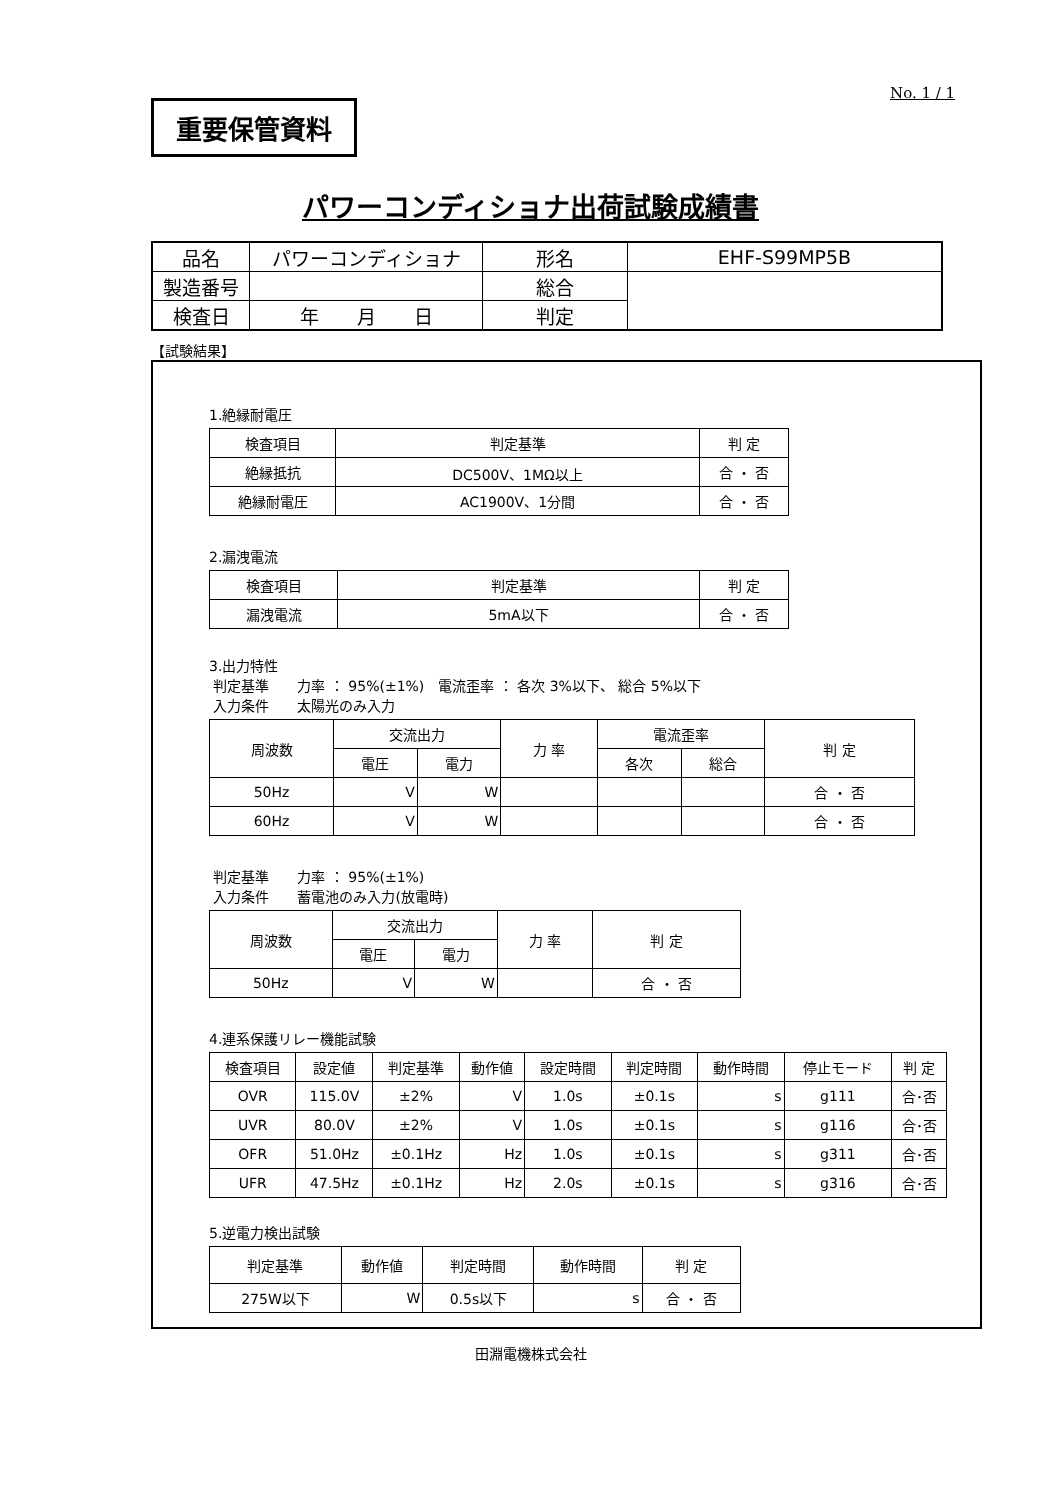No. 1 / 1
重要保管資料
パワーコンディショナ出荷試験成績書
| 品名 | パワーコンディショナ | 形名 | EHF-S99MP5B |
| 製造番号 | | 総合 | |
| 検査日 | 年 月 日 | 判定 | |
【試験結果】
1.絶縁耐電圧
| 検査項目 | 判定基準 | 判 定 |
| --- | --- | --- |
| 絶縁抵抗 | DC500V、1MΩ以上 | 合 ・ 否 |
| 絶縁耐電圧 | AC1900V、1分間 | 合 ・ 否 |
2.漏洩電流
| 検査項目 | 判定基準 | 判 定 |
| --- | --- | --- |
| 漏洩電流 | 5mA以下 | 合 ・ 否 |
3.出力特性
判定基準　　力率 ： 95%(±1%)　電流歪率 ： 各次 3%以下、 総合 5%以下
入力条件　　太陽光のみ入力
| 周波数 | 交流出力 | | 力 率 | 電流歪率 | | 判 定 |
| --- | --- | --- | --- | --- | --- | --- |
| | 電圧 | 電力 | | 各次 | 総合 | |
| 50Hz | V | W | | | | 合 ・ 否 |
| 60Hz | V | W | | | | 合 ・ 否 |
判定基準　　力率 ： 95%(±1%)
入力条件　　蓄電池のみ入力(放電時)
| 周波数 | 交流出力 | | 力 率 | 判 定 |
| --- | --- | --- | --- | --- |
| | 電圧 | 電力 | | |
| 50Hz | V | W | | 合 ・ 否 |
4.連系保護リレー機能試験
| 検査項目 | 設定値 | 判定基準 | 動作値 | 設定時間 | 判定時間 | 動作時間 | 停止モード | 判 定 |
| --- | --- | --- | --- | --- | --- | --- | --- | --- |
| OVR | 115.0V | ±2% | V | 1.0s | ±0.1s | s | g111 | 合･否 |
| UVR | 80.0V | ±2% | V | 1.0s | ±0.1s | s | g116 | 合･否 |
| OFR | 51.0Hz | ±0.1Hz | Hz | 1.0s | ±0.1s | s | g311 | 合･否 |
| UFR | 47.5Hz | ±0.1Hz | Hz | 2.0s | ±0.1s | s | g316 | 合･否 |
5.逆電力検出試験
| 判定基準 | 動作値 | 判定時間 | 動作時間 | 判 定 |
| --- | --- | --- | --- | --- |
| 275W以下 | W | 0.5s以下 | s | 合 ・ 否 |
田淵電機株式会社